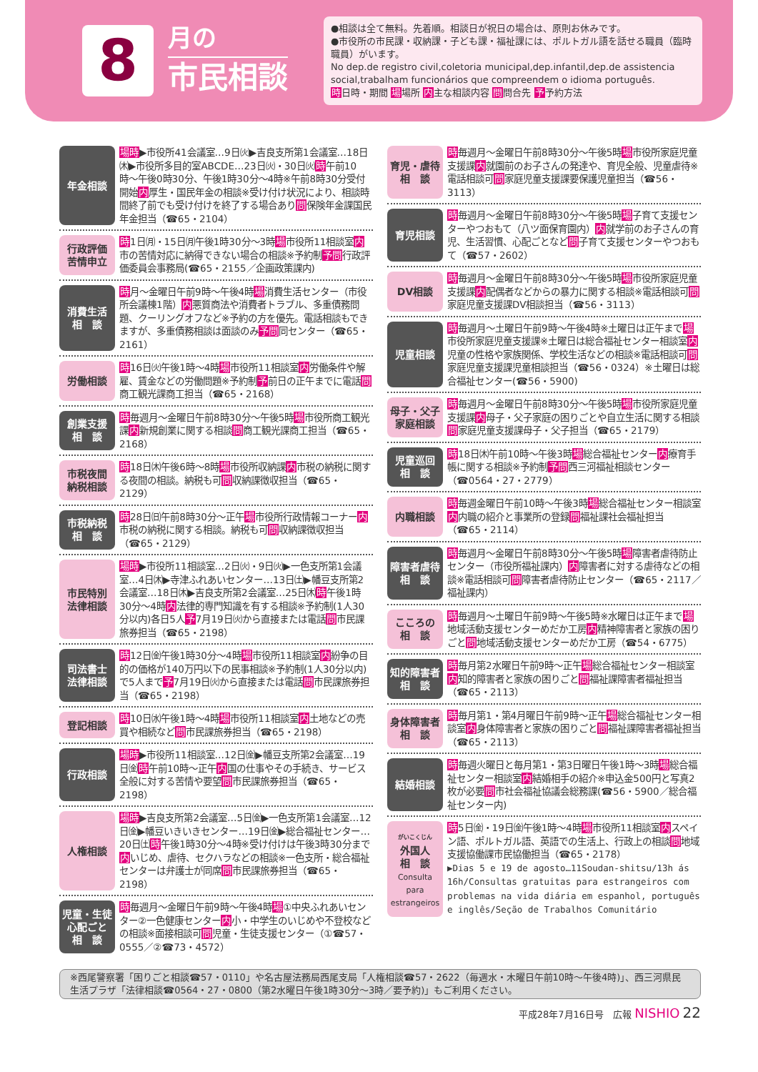8
月の
市民相談
●相談は全て無料。先着順。相談日が祝日の場合は、原則お休みです。
●市役所の市民課・収納課・子ども課・福祉課には、ポルトガル語を話せる職員（臨時職員）がいます。
No dep.de registro civil,coletoria municipal,dep.infantil,dep.de assistencia social,trabalham funcionários que compreendem o idioma português.
時日時・期間 場場所 内主な相談内容 問問合先 予予約方法
年金相談
場時▶市役所41会議室…9日㈫▶吉良支所第1会議室…18日㈭▶市役所多目的室ABCDE…23日㈫・30日㈫時午前10時〜午後0時30分、午後1時30分〜4時※午前8時30分受付開始内厚生・国民年金の相談※受け付け状況により、相談時間終了前でも受け付けを終了する場合あり問保険年金課国民年金担当（☎65・2104）
行政評価
苦情申立
時1日㈪・15日㈪午後1時30分〜3時場市役所11相談室内市の苦情対応に納得できない場合の相談※予約制予問行政評価委員会事務局(☎65・2155／企画政策課内)
消費生活
相　談
時月〜金曜日午前9時〜午後4時場消費生活センター（市役所会議棟1階）内悪質商法や消費者トラブル、多重債務問題、クーリングオフなど※予約の方を優先。電話相談もできますが、多重債務相談は面談のみ予問同センター（☎65・2161）
労働相談
時16日㈫午後1時〜4時場市役所11相談室内労働条件や解雇、賃金などの労働問題※予約制予前日の正午までに電話問商工観光課商工担当（☎65・2168）
創業支援
相　談
時毎週月〜金曜日午前8時30分〜午後5時場市役所商工観光課内新規創業に関する相談問商工観光課商工担当（☎65・2168）
市税夜間
納税相談
時18日㈭午後6時〜8時場市役所収納課内市税の納税に関する夜間の相談。納税も可問収納課徴収担当（☎65・2129）
市税納税
相　談
時28日㈰午前8時30分〜正午場市役所行政情報コーナー内市税の納税に関する相談。納税も可問収納課徴収担当（☎65・2129）
市民特別
法律相談
場時▶市役所11相談室…2日㈫・9日㈫▶一色支所第1会議室…4日㈭▶寺津ふれあいセンター…13日㈯▶幡豆支所第2会議室…18日㈭▶吉良支所第2会議室…25日㈭時午後1時30分〜4時内法律的専門知識を有する相談※予約制(1人30分以内)各日5人予7月19日㈫から直接または電話問市民課旅券担当（☎65・2198）
司法書士
法律相談
時12日㈮午後1時30分〜4時場市役所11相談室内紛争の目的の価格が140万円以下の民事相談※予約制(1人30分以内)で5人まで予7月19日㈫から直接または電話問市民課旅券担当（☎65・2198）
登記相談
時10日㈬午後1時〜4時場市役所11相談室内土地などの売買や相続など問市民課旅券担当（☎65・2198）
行政相談
場時▶市役所11相談室…12日㈮▶幡豆支所第2会議室…19日㈮時午前10時〜正午内国の仕事やその手続き、サービス全般に対する苦情や要望問市民課旅券担当（☎65・2198）
人権相談
場時▶吉良支所第2会議室…5日㈮▶一色支所第1会議室…12日㈮▶幡豆いきいきセンター…19日㈮▶総合福祉センター…20日㈯時午後1時30分〜4時※受け付けは午後3時30分まで内いじめ、虐待、セクハラなどの相談※一色支所・総合福祉センターは弁護士が同席問市民課旅券担当（☎65・2198）
児童・生徒
心配ごと
相　談
時毎週月〜金曜日午前9時〜午後4時場①中央ふれあいセンター②一色健康センター内小・中学生のいじめや不登校などの相談※面接相談可問児童・生徒支援センター（①☎57・0555／②☎73・4572）
育児・虐待
相　談
時毎週月〜金曜日午前8時30分〜午後5時場市役所家庭児童支援課内就園前のお子さんの発達や、育児全般、児童虐待※電話相談可問家庭児童支援課要保護児童担当（☎56・3113）
育児相談
時毎週月〜金曜日午前8時30分〜午後5時場子育て支援センターやつおもて（八ツ面保育園内）内就学前のお子さんの育児、生活習慣、心配ごとなど問子育て支援センターやつおもて（☎57・2602）
DV相談
時毎週月〜金曜日午前8時30分〜午後5時場市役所家庭児童支援課内配偶者などからの暴力に関する相談※電話相談可問家庭児童支援課DV相談担当（☎56・3113）
児童相談
時毎週月〜土曜日午前9時〜午後4時※土曜日は正午まで場市役所家庭児童支援課※土曜日は総合福祉センター相談室内児童の性格や家族関係、学校生活などの相談※電話相談可問家庭児童支援課児童相談担当（☎56・0324）※土曜日は総合福祉センター(☎56・5900)
母子・父子
家庭相談
時毎週月〜金曜日午前8時30分〜午後5時場市役所家庭児童支援課内母子・父子家庭の困りごとや自立生活に関する相談問家庭児童支援課母子・父子担当（☎65・2179）
児童巡回
相　談
時18日㈭午前10時〜午後3時場総合福祉センター内療育手帳に関する相談※予約制予問西三河福祉相談センター（☎0564・27・2779）
内職相談
時毎週金曜日午前10時〜午後3時場総合福祉センター相談室内内職の紹介と事業所の登録問福祉課社会福祉担当（☎65・2114）
障害者虐待
相　談
時毎週月〜金曜日午前8時30分〜午後5時場障害者虐待防止センター（市役所福祉課内）内障害者に対する虐待などの相談※電話相談可問障害者虐待防止センター（☎65・2117／福祉課内）
こころの
相　談
時毎週月〜土曜日午前9時〜午後5時※水曜日は正午まで場地域活動支援センターめだか工房内精神障害者と家族の困りごと問地域活動支援センターめだか工房（☎54・6775）
知的障害者
相　談
時毎月第2水曜日午前9時〜正午場総合福祉センター相談室内知的障害者と家族の困りごと問福祉課障害者福祉担当（☎65・2113）
身体障害者
相　談
時毎月第1・第4月曜日午前9時〜正午場総合福祉センター相談室内身体障害者と家族の困りごと問福祉課障害者福祉担当（☎65・2113）
結婚相談
時毎週火曜日と毎月第1・第3日曜日午後1時〜3時場総合福祉センター相談室内結婚相手の紹介※申込金500円と写真2枚が必要問市社会福祉協議会総務課(☎56・5900／総合福祉センター内)
がいこくじん
外国人
相　談
Consulta para estrangeiros
時5日㈮・19日㈮午後1時〜4時場市役所11相談室内スペイン語、ポルトガル語、英語での生活上、行政上の相談問地域支援協働課市民協働担当（☎65・2178）
▶Dias 5 e 19 de agosto…11Soudan-shitsu/13h ás 16h/Consultas gratuitas para estrangeiros com problemas na vida diária em espanhol, português e inglês/Seção de Trabalhos Comunitário
※西尾警察署「困りごと相談☎57・0110」や名古屋法務局西尾支局「人権相談☎57・2622（毎週水・木曜日午前10時〜午後4時)」、西三河県民生活プラザ「法律相談☎0564・27・0800（第2水曜日午後1時30分〜3時／要予約)」もご利用ください。
平成28年7月16日号　広報 NISHIO 22